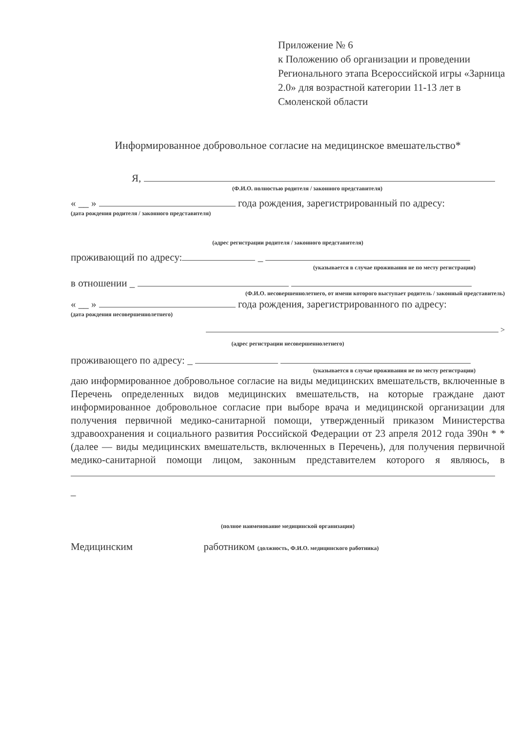Приложение № 6
к Положению об организации и проведении Регионального этапа Всероссийской игры «Зарница 2.0» для возрастной категории 11-13 лет в Смоленской области
Информированное добровольное согласие на медицинское вмешательство*
Я,
(Ф.И.О. полностью родителя / законного представителя)
« __ » года рождения, зарегистрированный по адресу:
(дата рождения родителя / законного представителя)
(адрес регистрации родителя / законного представителя)
проживающий по адресу: _
(указывается в случае проживания не по месту регистрации)
в отношении _
(Ф.И.О. несовершеннолетнего, от имени которого выступает родитель / законный представитель)
« __ » года рождения, зарегистрированного по адресу:
(дата рождения несовершеннолетнего)
>
(адрес регистрации несовершеннолетнего)
проживающего по адресу: _
(указывается в случае проживания не по месту регистрации)
даю информированное добровольное согласие на виды медицинских вмешательств, включенные в Перечень определенных видов медицинских вмешательств, на которые граждане дают информированное добровольное согласие при выборе врача и медицинской организации для получения первичной медико-санитарной помощи, утвержденный приказом Министерства здравоохранения и социального развития Российской Федерации от 23 апреля 2012 года 390н * *(далее — виды медицинских вмешательств, включенных в Перечень), для получения первичной медико-санитарной помощи лицом, законным представителем которого я являюсь, в
_
(полное наименование медицинской организации)
Медицинским работником (должность, Ф.И.О. медицинского работника)